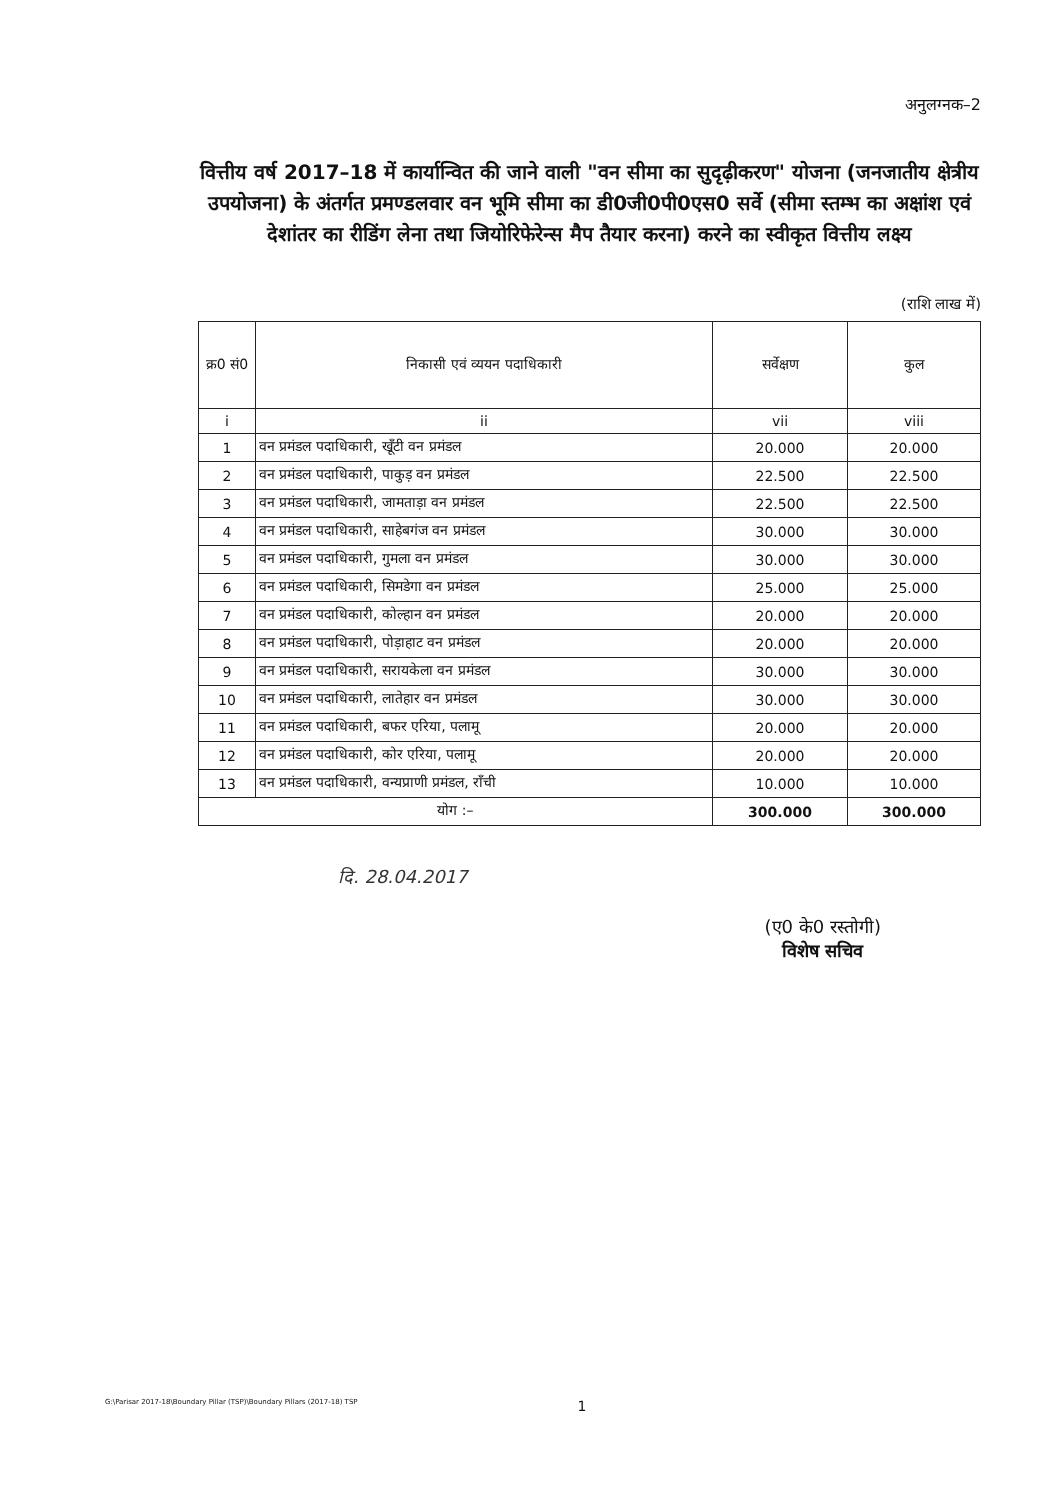अनुलग्नक–2
वित्तीय वर्ष 2017–18 में कार्यान्वित की जाने वाली "वन सीमा का सुदृढ़ीकरण" योजना (जनजातीय क्षेत्रीय उपयोजना) के अंतर्गत प्रमण्डलवार वन भूमि सीमा का डी0जी0पी0एस0 सर्वे (सीमा स्तम्भ का अक्षांश एवं देशांतर का रीडिंग लेना तथा जियोरिफेरेन्स मैप तैयार करना) करने का स्वीकृत वित्तीय लक्ष्य
(राशि लाख में)
| क्र0 सं0 | निकासी एवं व्ययन पदाधिकारी | सर्वेक्षण | कुल |
| --- | --- | --- | --- |
| i | ii | vii | viii |
| 1 | वन प्रमंडल पदाधिकारी, खूँटी वन प्रमंडल | 20.000 | 20.000 |
| 2 | वन प्रमंडल पदाधिकारी, पाकुड़ वन प्रमंडल | 22.500 | 22.500 |
| 3 | वन प्रमंडल पदाधिकारी, जामताड़ा वन प्रमंडल | 22.500 | 22.500 |
| 4 | वन प्रमंडल पदाधिकारी, साहेबगंज वन प्रमंडल | 30.000 | 30.000 |
| 5 | वन प्रमंडल पदाधिकारी, गुमला वन प्रमंडल | 30.000 | 30.000 |
| 6 | वन प्रमंडल पदाधिकारी, सिमडेगा वन प्रमंडल | 25.000 | 25.000 |
| 7 | वन प्रमंडल पदाधिकारी, कोल्हान वन प्रमंडल | 20.000 | 20.000 |
| 8 | वन प्रमंडल पदाधिकारी, पोड़ाहाट वन प्रमंडल | 20.000 | 20.000 |
| 9 | वन प्रमंडल पदाधिकारी, सरायकेला वन प्रमंडल | 30.000 | 30.000 |
| 10 | वन प्रमंडल पदाधिकारी, लातेहार वन प्रमंडल | 30.000 | 30.000 |
| 11 | वन प्रमंडल पदाधिकारी, बफर एरिया, पलामू | 20.000 | 20.000 |
| 12 | वन प्रमंडल पदाधिकारी, कोर एरिया, पलामू | 20.000 | 20.000 |
| 13 | वन प्रमंडल पदाधिकारी, वन्यप्राणी प्रमंडल, राँची | 10.000 | 10.000 |
| योग :– | | 300.000 | 300.000 |
दि. 28.04.2017
(ए0 के0 रस्तोगी)
विशेष सचिव
G:\Parisar 2017-18\Boundary Pillar (TSP)\Boundary Pillars (2017-18) TSP 1